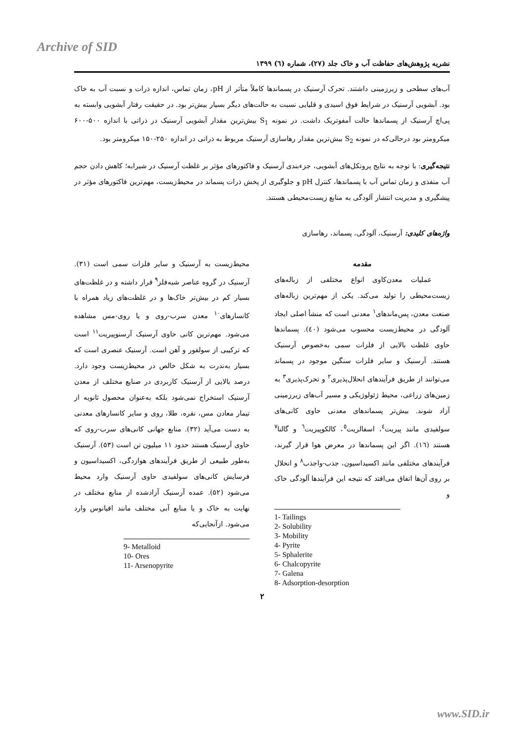Archive of SID
نشریه پژوهش‌های حفاظت آب و خاک جلد (۲۷)، شماره (٦) ۱۳۹۹
آب‌های سطحی و زیرزمینی داشتند. تحرک آرسنیک در پسماندها کاملاً متأثر از pH، زمان تماس، اندازه ذرات و نسبت آب به خاک بود. آبشویی آرسنیک در شرایط فوق اسیدی و قلیایی نسبت به حالت‌های دیگر بسیار بیش‌تر بود. در حقیقت رفتار آبشویی وابسته به پی‌اچ آرسنیک از پسماندها حالت آمفوتریک داشت. در نمونه S<sub>1</sub> بیش‌ترین مقدار آبشویی آرسنیک در ذراتی با اندازه ۵۰۰-۶۰۰ میکرومتر بود درحالی‌که در نمونه S<sub>2</sub> بیش‌ترین مقدار رهاسازی آرسنیک مربوط به ذراتی در اندازه ۲۵۰-۱۵۰ میکرومتر بود.
نتیجه‌گیری: با توجه به نتایج پروتکل‌های آبشویی، جزءبندی آرسنیک و فاکتورهای مؤثر بر غلظت آرسنیک در شیرابه؛ کاهش دادن حجم آب منفذی و زمان تماس آب با پسماندها، کنترل pH و جلوگیری از پخش ذرات پسماند در محیط‌زیست، مهم‌ترین فاکتورهای مؤثر در پیشگیری و مدیریت انتشار آلودگی به منابع زیست‌محیطی هستند.
واژه‌های کلیدی: آرسنیک، آلودگی، پسماند، رهاسازی
مقدمه
عملیات معدن‌کاوی انواع مختلفی از زباله‌های زیست‌محیطی را تولید می‌کند. یکی از مهم‌ترین زباله‌های صنعت معدن، پس‌ماندهای<sup>۱</sup> معدنی است که منشأ اصلی ایجاد آلودگی در محیط‌زیست محسوب می‌شود (٤٠). پسماندها حاوی غلظت بالایی از فلزات سمی به‌خصوص آرسنیک هستند. آرسنیک و سایر فلزات سنگین موجود در پسماند می‌توانند از طریق فرآیندهای انحلال‌پذیری<sup>۲</sup> و تحرک‌پذیری<sup>۳</sup> به زمین‌های زراعی، محیط ژئولوژیکی و مسیر آب‌های زیرزمینی آزاد شوند. بیش‌تر پسماندهای معدنی حاوی کانی‌های سولفیدی مانند پیریت<sup>٤</sup>، اسفالریت<sup>٥</sup>، کالکوپیریت<sup>٦</sup> و گالنا<sup>۷</sup> هستند (١٦). اگر این پسماندها در معرض هوا قرار گیرند، فرآیندهای مختلفی مانند اکسیداسیون، جذب-واجذب<sup>۸</sup> و انحلال بر روی آن‌ها اتفاق می‌افتد که نتیجه این فرآیندها آلودگی خاک و
1- Tailings
2- Solubility
3- Mobility
4- Pyrite
5- Sphalerite
6- Chalcopyrite
7- Galena
8- Adsorption-desorption
محیط‌زیست به آرسنیک و سایر فلزات سمی است (۳۱). آرسنیک در گروه عناصر شبه‌فلز<sup>۹</sup> قرار داشته و در غلظت‌های بسیار کم در بیش‌تر خاک‌ها و در غلظت‌های زیاد همراه با کانسارهای<sup>۱۰</sup> معدن سرب-روی و یا روی-مس مشاهده می‌شود. مهم‌ترین کانی حاوی آرسنیک آرسنوپیریت<sup>۱۱</sup> است که ترکیبی از سولفور و آهن است. آرسنیک عنصری است که بسیار به‌ندرت به شکل خالص در محیط‌زیست وجود دارد. درصد بالایی از آرسنیک کاربردی در صنایع مختلف از معدن آرسنیک استخراج نمی‌شود بلکه به‌عنوان محصول ثانویه از تیمار معادن مس، نقره، طلا، روی و سایر کانسارهای معدنی به دست می‌آید (۳۲). منابع جهانی کانی‌های سرب-روی که حاوی آرسنیک هستند حدود ۱۱ میلیون تن است (۵۳). آرسنیک به‌طور طبیعی از طریق فرآیندهای هوازدگی، اکسیداسیون و فرسایش کانی‌های سولفیدی حاوی آرسنیک وارد محیط می‌شود (۵۲). عمده آرسنیک آزادشده از منابع مختلف در نهایت به خاک و یا منابع آبی مختلف مانند اقیانوس وارد می‌شود. ازآنجایی‌که
9- Metalloid
10- Ores
11- Arsenopyrite
۲
www.SID.ir